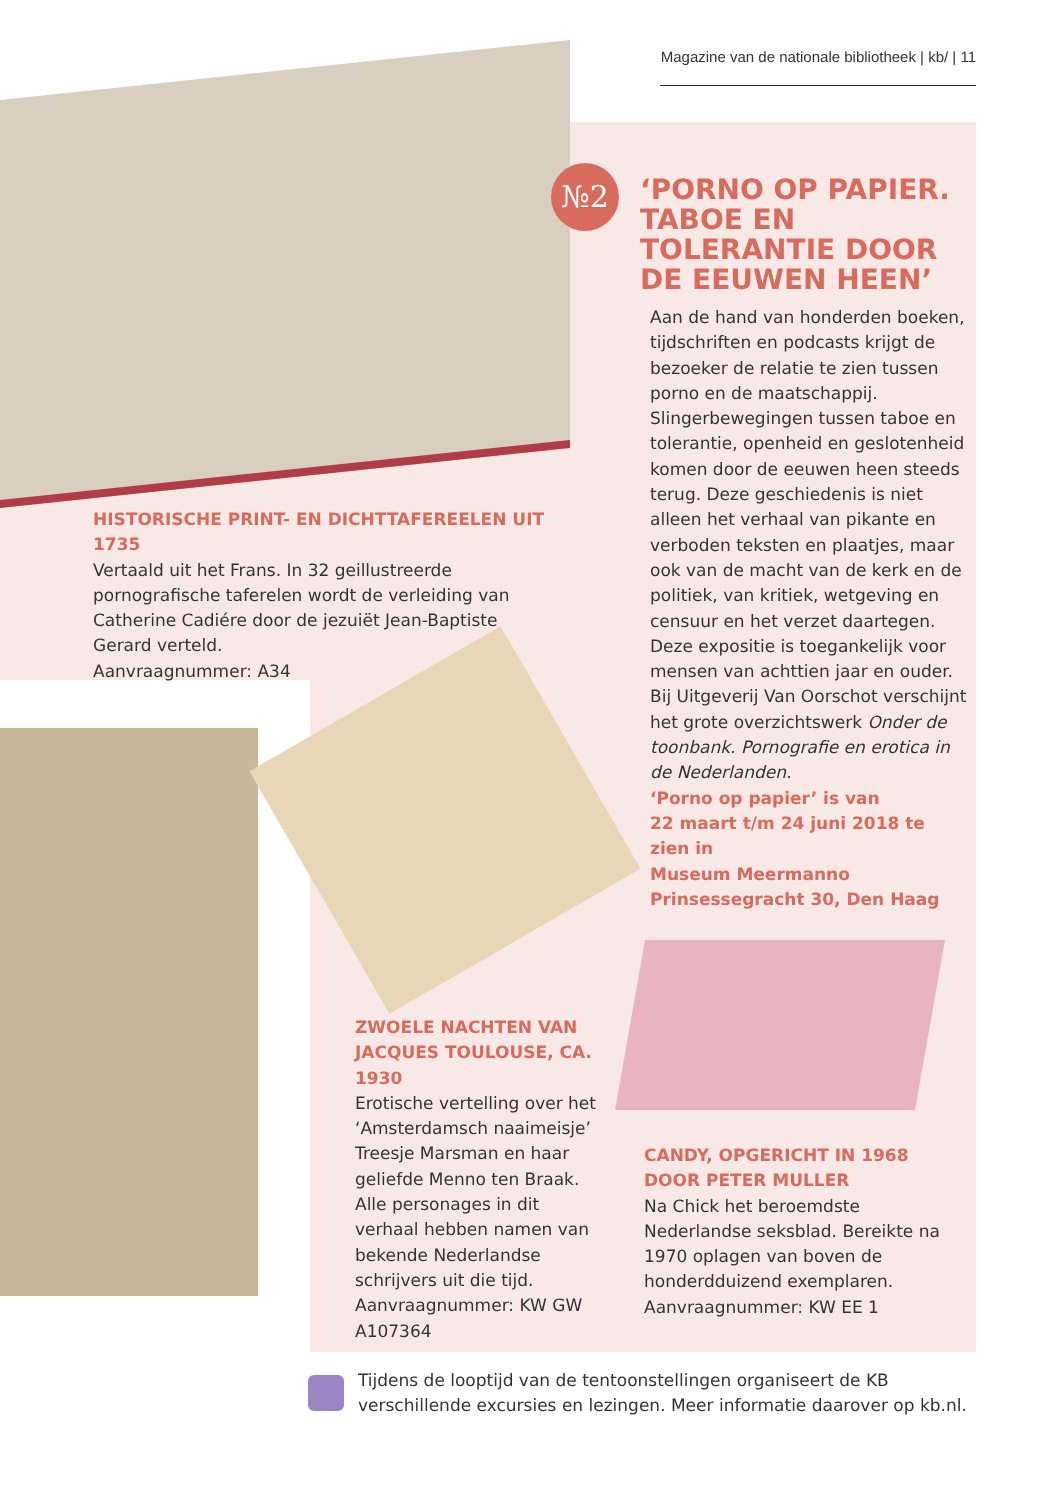№2
Magazine van de nationale bibliotheek | kb/ | 11
‘PORNO OP PAPIER. TABOE EN TOLERANTIE DOOR DE EEUWEN HEEN’
Aan de hand van honderden boeken, tijdschriften en podcasts krijgt de bezoeker de relatie te zien tussen porno en de maatschappij.
Slingerbewegingen tussen taboe en tolerantie, openheid en geslotenheid komen door de eeuwen heen steeds terug. Deze geschiedenis is niet alleen het verhaal van pikante en verboden teksten en plaatjes, maar ook van de macht van de kerk en de politiek, van kritiek, wetgeving en censuur en het verzet daartegen. Deze expositie is toegankelijk voor mensen van achttien jaar en ouder.
Bij Uitgeverij Van Oorschot verschijnt het grote overzichtswerk Onder de toonbank. Pornografie en erotica in de Nederlanden.
‘Porno op papier’ is van
22 maart t/m 24 juni 2018 te zien in
Museum Meermanno
Prinsessegracht 30, Den Haag
HISTORISCHE PRINT- EN DICHTTAFEREELEN UIT 1735
Vertaald uit het Frans. In 32 geillustreerde pornografische taferelen wordt de verleiding van Catherine Cadiére door de jezuiët Jean-Baptiste Gerard verteld.
Aanvraagnummer: A34
ZWOELE NACHTEN VAN JACQUES TOULOUSE, CA. 1930
Erotische vertelling over het ‘Amsterdamsch naaimeisje’ Treesje Marsman en haar geliefde Menno ten Braak. Alle personages in dit verhaal hebben namen van bekende Nederlandse schrijvers uit die tijd. Aanvraagnummer: KW GW A107364
CANDY, OPGERICHT IN 1968
DOOR PETER MULLER
Na Chick het beroemdste Nederlandse seksblad. Bereikte na 1970 oplagen van boven de honderdduizend exemplaren.
Aanvraagnummer: KW EE 1
Tijdens de looptijd van de tentoonstellingen organiseert de KB verschillende excursies en lezingen. Meer informatie daarover op kb.nl.